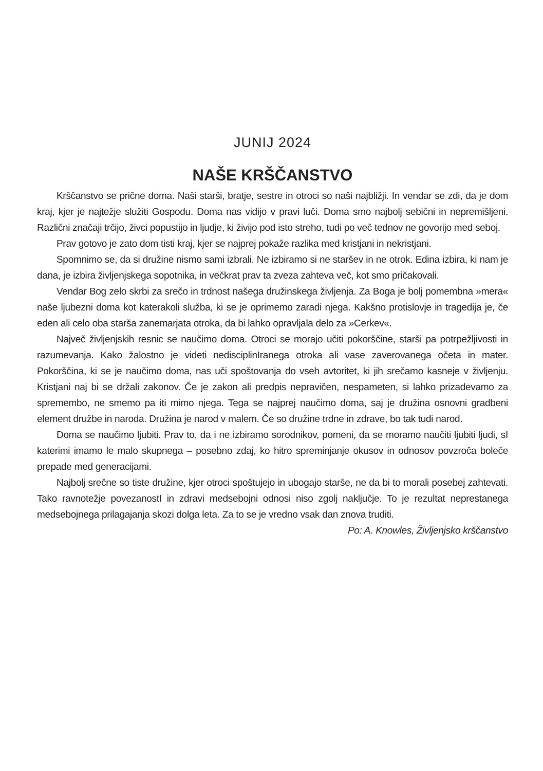JUNIJ 2024
NAŠE KRŠČANSTVO
Krščanstvo se prične doma. Naši starši, bratje, sestre in otroci so naši najbližji. In vendar se zdi, da je dom kraj, kjer je najtežje služiti Gospodu. Doma nas vidijo v pravi luči. Doma smo najbolj sebični in nepremišljeni. Različni značaji trčijo, živci popustijo in ljudje, ki živijo pod isto streho, tudi po več tednov ne govorijo med seboj.
Prav gotovo je zato dom tisti kraj, kjer se najprej pokaže razlika med kristjani in nekristjani.
Spomnimo se, da si družine nismo sami izbrali. Ne izbiramo si ne staršev in ne otrok. Edina izbira, ki nam je dana, je izbira življenjskega sopotnika, in večkrat prav ta zveza zahteva več, kot smo pričakovali.
Vendar Bog zelo skrbi za srečo in trdnost našega družinskega življenja. Za Boga je bolj pomembna »mera« naše ljubezni doma kot katerakoli služba, ki se je oprimemo zaradi njega. Kakšno protislovje in tragedija je, če eden ali celo oba starša zanemarjata otroka, da bi lahko opravljala delo za »Cerkev«.
Največ življenjskih resnic se naučimo doma. Otroci se morajo učiti pokorščine, starši pa potrpežljivosti in razumevanja. Kako žalostno je videti nedisciplinIranega otroka ali vase zaverovanega očeta in mater. Pokorščina, ki se je naučimo doma, nas uči spoštovanja do vseh avtoritet, ki jih srečamo kasneje v življenju. Kristjani naj bi se držali zakonov. Če je zakon ali predpis nepravičen, nespameten, si lahko prizadevamo za spremembo, ne smemo pa iti mimo njega. Tega se najprej naučimo doma, saj je družina osnovni gradbeni element družbe in naroda. Družina je narod v malem. Če so družine trdne in zdrave, bo tak tudi narod.
Doma se naučimo ljubiti. Prav to, da i ne izbiramo sorodnikov, pomeni, da se moramo naučiti ljubiti ljudi, sI katerimi imamo le malo skupnega – posebno zdaj, ko hitro spreminjanje okusov in odnosov povzroča boleče prepade med generacijami.
Najbolj srečne so tiste družine, kjer otroci spoštujejo in ubogajo starše, ne da bi to morali posebej zahtevati. Tako ravnotežje povezanostI in zdravi medsebojni odnosi niso zgolj naključje. To je rezultat neprestanega medsebojnega prilagajanja skozi dolga leta. Za to se je vredno vsak dan znova truditi.
Po: A. Knowles, Življenjsko krščanstvo